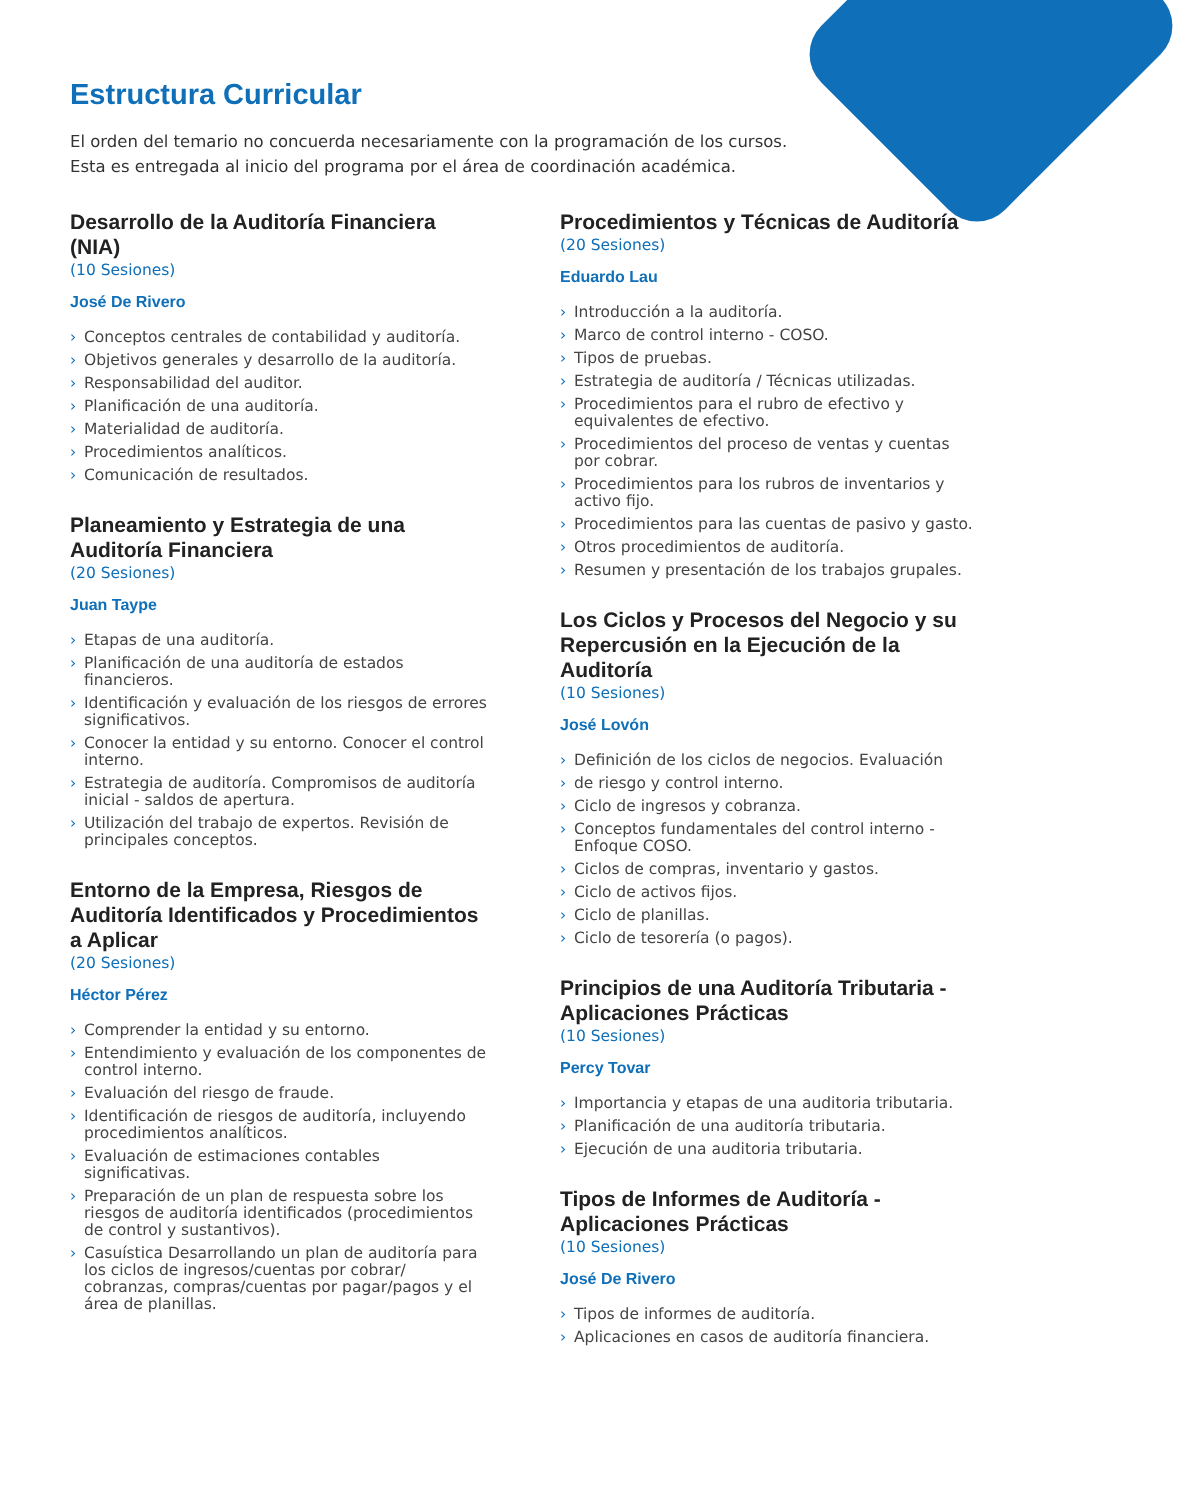Estructura Curricular
El orden del temario no concuerda necesariamente con la programación de los cursos.
Esta es entregada al inicio del programa por el área de coordinación académica.
Desarrollo de la Auditoría Financiera (NIA)
(10 Sesiones)
José De Rivero
› Conceptos centrales de contabilidad y auditoría.
› Objetivos generales y desarrollo de la auditoría.
› Responsabilidad del auditor.
› Planificación de una auditoría.
› Materialidad de auditoría.
› Procedimientos analíticos.
› Comunicación de resultados.
Planeamiento y Estrategia de una Auditoría Financiera
(20 Sesiones)
Juan Taype
› Etapas de una auditoría.
› Planificación de una auditoría de estados financieros.
› Identificación y evaluación de los riesgos de errores significativos.
› Conocer la entidad y su entorno. Conocer el control interno.
› Estrategia de auditoría. Compromisos de auditoría inicial - saldos de apertura.
› Utilización del trabajo de expertos. Revisión de principales conceptos.
Entorno de la Empresa, Riesgos de Auditoría Identificados y Procedimientos a Aplicar
(20 Sesiones)
Héctor Pérez
› Comprender la entidad y su entorno.
› Entendimiento y evaluación de los componentes de control interno.
› Evaluación del riesgo de fraude.
› Identificación de riesgos de auditoría, incluyendo procedimientos analíticos.
› Evaluación de estimaciones contables significativas.
› Preparación de un plan de respuesta sobre los riesgos de auditoría identificados (procedimientos de control y sustantivos).
› Casuística Desarrollando un plan de auditoría para los ciclos de ingresos/cuentas por cobrar/ cobranzas, compras/cuentas por pagar/pagos y el área de planillas.
Procedimientos y Técnicas de Auditoría
(20 Sesiones)
Eduardo Lau
› Introducción a la auditoría.
› Marco de control interno - COSO.
› Tipos de pruebas.
› Estrategia de auditoría / Técnicas utilizadas.
› Procedimientos para el rubro de efectivo y equivalentes de efectivo.
› Procedimientos del proceso de ventas y cuentas por cobrar.
› Procedimientos para los rubros de inventarios y activo fijo.
› Procedimientos para las cuentas de pasivo y gasto.
› Otros procedimientos de auditoría.
› Resumen y presentación de los trabajos grupales.
Los Ciclos y Procesos del Negocio y su Repercusión en la Ejecución de la Auditoría
(10 Sesiones)
José Lovón
› Definición de los ciclos de negocios. Evaluación
› de riesgo y control interno.
› Ciclo de ingresos y cobranza.
› Conceptos fundamentales del control interno - Enfoque COSO.
› Ciclos de compras, inventario y gastos.
› Ciclo de activos fijos.
› Ciclo de planillas.
› Ciclo de tesorería (o pagos).
Principios de una Auditoría Tributaria - Aplicaciones Prácticas
(10 Sesiones)
Percy Tovar
› Importancia y etapas de una auditoria tributaria.
› Planificación de una auditoría tributaria.
› Ejecución de una auditoria tributaria.
Tipos de Informes de Auditoría - Aplicaciones Prácticas
(10 Sesiones)
José De Rivero
› Tipos de informes de auditoría.
› Aplicaciones en casos de auditoría financiera.